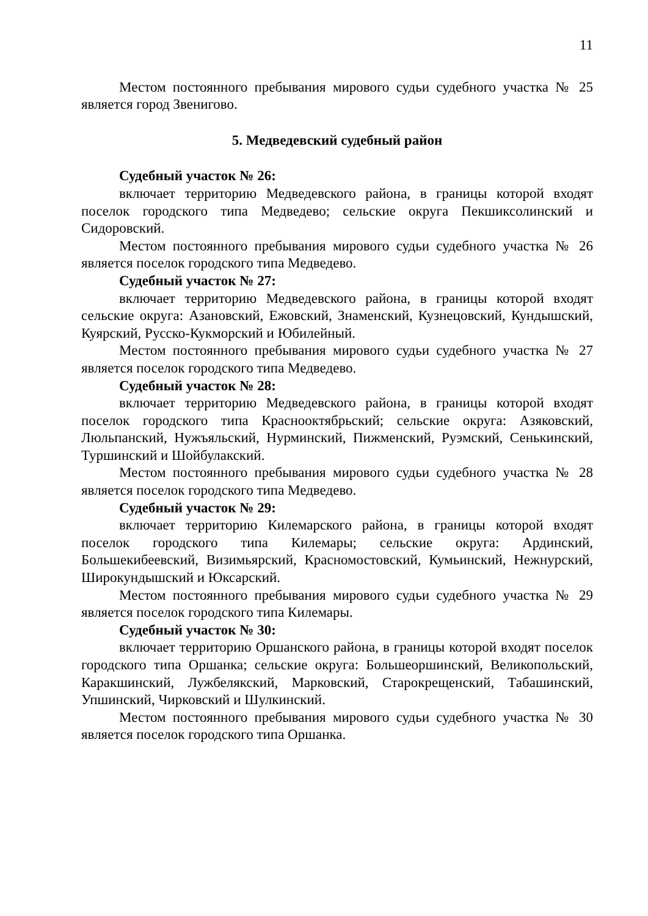11
Местом постоянного пребывания мирового судьи судебного участка № 25 является город Звенигово.
5. Медведевский судебный район
Судебный участок № 26:
включает территорию Медведевского района, в границы которой входят поселок городского типа Медведево; сельские округа Пекшиксолинский и Сидоровский.
Местом постоянного пребывания мирового судьи судебного участка № 26 является поселок городского типа Медведево.
Судебный участок № 27:
включает территорию Медведевского района, в границы которой входят сельские округа: Азановский, Ежовский, Знаменский, Кузнецовский, Кундышский, Куярский, Русско-Кукморский и Юбилейный.
Местом постоянного пребывания мирового судьи судебного участка № 27 является поселок городского типа Медведево.
Судебный участок № 28:
включает территорию Медведевского района, в границы которой входят поселок городского типа Краснооктябрьский; сельские округа: Азяковский, Люльпанский, Нужъяльский, Нурминский, Пижменский, Руэмский, Сенькинский, Туршинский и Шойбулакский.
Местом постоянного пребывания мирового судьи судебного участка № 28 является поселок городского типа Медведево.
Судебный участок № 29:
включает территорию Килемарского района, в границы которой входят поселок городского типа Килемары; сельские округа: Ардинский, Большекибеевский, Визимьярский, Красномостовский, Кумьинский, Нежнурский, Широкундышский и Юксарский.
Местом постоянного пребывания мирового судьи судебного участка № 29 является поселок городского типа Килемары.
Судебный участок № 30:
включает территорию Оршанского района, в границы которой входят поселок городского типа Оршанка; сельские округа: Большеоршинский, Великопольский, Каракшинский, Лужбелякский, Марковский, Старокрещенский, Табашинский, Упшинский, Чирковский и Шулкинский.
Местом постоянного пребывания мирового судьи судебного участка № 30 является поселок городского типа Оршанка.